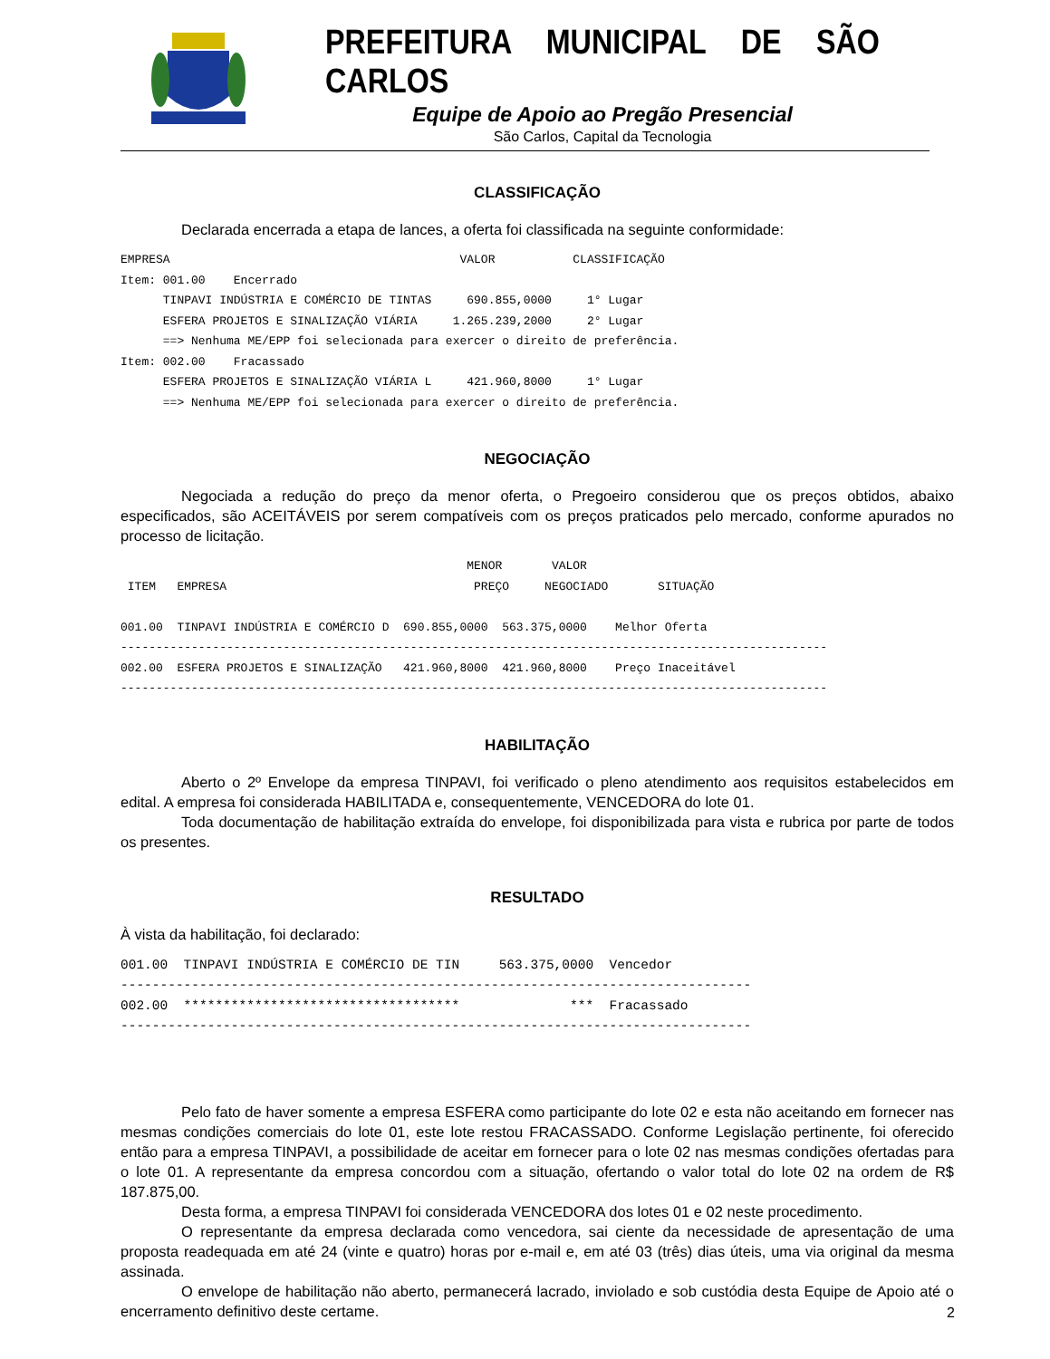PREFEITURA MUNICIPAL DE SÃO CARLOS
Equipe de Apoio ao Pregão Presencial
São Carlos, Capital da Tecnologia
CLASSIFICAÇÃO
Declarada encerrada a etapa de lances, a oferta foi classificada na seguinte conformidade:
EMPRESA                                         VALOR           CLASSIFICAÇÃO
Item: 001.00    Encerrado
      TINPAVI INDÚSTRIA E COMÉRCIO DE TINTAS     690.855,0000     1° Lugar
      ESFERA PROJETOS E SINALIZAÇÃO VIÁRIA     1.265.239,2000     2° Lugar
      ==> Nenhuma ME/EPP foi selecionada para exercer o direito de preferência.
Item: 002.00    Fracassado
      ESFERA PROJETOS E SINALIZAÇÃO VIÁRIA L     421.960,8000     1° Lugar
      ==> Nenhuma ME/EPP foi selecionada para exercer o direito de preferência.
NEGOCIAÇÃO
Negociada a redução do preço da menor oferta, o Pregoeiro considerou que os preços obtidos, abaixo especificados, são ACEITÁVEIS por serem compatíveis com os preços praticados pelo mercado, conforme apurados no processo de licitação.
                                                 MENOR       VALOR
 ITEM   EMPRESA                                   PREÇO     NEGOCIADO       SITUAÇÃO

001.00  TINPAVI INDÚSTRIA E COMÉRCIO D  690.855,0000  563.375,0000    Melhor Oferta
----------------------------------------------------------------------------------------------------
002.00  ESFERA PROJETOS E SINALIZAÇÃO   421.960,8000  421.960,8000    Preço Inaceitável
----------------------------------------------------------------------------------------------------
HABILITAÇÃO
Aberto o 2º Envelope da empresa TINPAVI, foi verificado o pleno atendimento aos requisitos estabelecidos em edital. A empresa foi considerada HABILITADA e, consequentemente, VENCEDORA do lote 01.
Toda documentação de habilitação extraída do envelope, foi disponibilizada para vista e rubrica por parte de todos os presentes.
RESULTADO
À vista da habilitação, foi declarado:
001.00  TINPAVI INDÚSTRIA E COMÉRCIO DE TIN     563.375,0000  Vencedor
--------------------------------------------------------------------------------
002.00  ***********************************              ***  Fracassado
--------------------------------------------------------------------------------
Pelo fato de haver somente a empresa ESFERA como participante do lote 02 e esta não aceitando em fornecer nas mesmas condições comerciais do lote 01, este lote restou FRACASSADO. Conforme Legislação pertinente, foi oferecido então para a empresa TINPAVI, a possibilidade de aceitar em fornecer para o lote 02 nas mesmas condições ofertadas para o lote 01. A representante da empresa concordou com a situação, ofertando o valor total do lote 02 na ordem de R$ 187.875,00.
Desta forma, a empresa TINPAVI foi considerada VENCEDORA dos lotes 01 e 02 neste procedimento.
O representante da empresa declarada como vencedora, sai ciente da necessidade de apresentação de uma proposta readequada em até 24 (vinte e quatro) horas por e-mail e, em até 03 (três) dias úteis, uma via original da mesma assinada.
O envelope de habilitação não aberto, permanecerá lacrado, inviolado e sob custódia desta Equipe de Apoio até o encerramento definitivo deste certame.
2